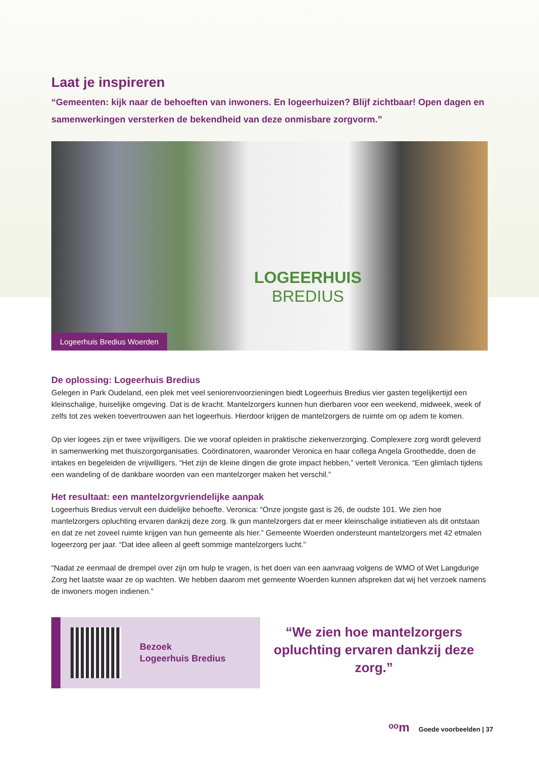Laat je inspireren
“Gemeenten: kijk naar de behoeften van inwoners. En logeerhuizen? Blijf zichtbaar! Open dagen en samenwerkingen versterken de bekendheid van deze onmisbare zorgvorm.”
LOGEERHUIS
BREDIUS
Logeerhuis Bredius Woerden
De oplossing: Logeerhuis Bredius
Gelegen in Park Oudeland, een plek met veel seniorenvoorzieningen biedt Logeerhuis Bredius vier gasten tegelijkertijd een kleinschalige, huiselijke omgeving. Dat is de kracht. Mantelzorgers kunnen hun dierbaren voor een weekend, midweek, week of zelfs tot zes weken toevertrouwen aan het logeerhuis. Hierdoor krijgen de mantelzorgers de ruimte om op adem te komen.
Op vier logees zijn er twee vrijwilligers. Die we vooraf opleiden in praktische ziekenverzorging. Complexere zorg wordt geleverd in samenwerking met thuiszorgorganisaties. Coördinatoren, waaronder Veronica en haar collega Angela Groothedde, doen de intakes en begeleiden de vrijwilligers. “Het zijn de kleine dingen die grote impact hebben,” vertelt Veronica. “Een glimlach tijdens een wandeling of de dankbare woorden van een mantelzorger maken het verschil.”
Het resultaat: een mantelzorgvriendelijke aanpak
Logeerhuis Bredius vervult een duidelijke behoefte. Veronica: “Onze jongste gast is 26, de oudste 101. We zien hoe mantelzorgers opluchting ervaren dankzij deze zorg. Ik gun mantelzorgers dat er meer kleinschalige initiatieven als dit ontstaan en dat ze net zoveel ruimte krijgen van hun gemeente als hier.” Gemeente Woerden ondersteunt mantelzorgers met 42 etmalen logeerzorg per jaar. “Dat idee alleen al geeft sommige mantelzorgers lucht.”
“Nadat ze eenmaal de drempel over zijn om hulp te vragen, is het doen van een aanvraag volgens de WMO of Wet Langdurige Zorg het laatste waar ze op wachten. We hebben daarom met gemeente Woerden kunnen afspreken dat wij het verzoek namens de inwoners mogen indienen.”
Bezoek
Logeerhuis Bredius
“We zien hoe mantelzorgers opluchting ervaren dankzij deze zorg.”
ᵒᵒm Goede voorbeelden | 37